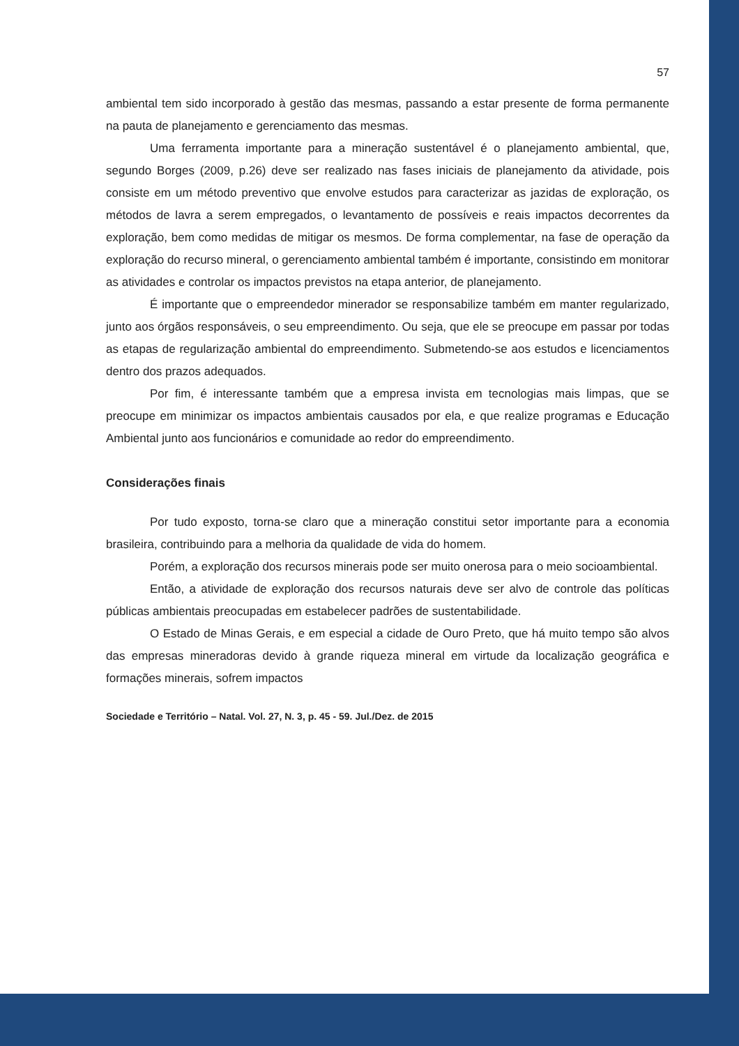57
ambiental tem sido incorporado à gestão das mesmas, passando a estar presente de forma permanente na pauta de planejamento e gerenciamento das mesmas.
Uma ferramenta importante para a mineração sustentável é o planejamento ambiental, que, segundo Borges (2009, p.26) deve ser realizado nas fases iniciais de planejamento da atividade, pois consiste em um método preventivo que envolve estudos para caracterizar as jazidas de exploração, os métodos de lavra a serem empregados, o levantamento de possíveis e reais impactos decorrentes da exploração, bem como medidas de mitigar os mesmos. De forma complementar, na fase de operação da exploração do recurso mineral, o gerenciamento ambiental também é importante, consistindo em monitorar as atividades e controlar os impactos previstos na etapa anterior, de planejamento.
É importante que o empreendedor minerador se responsabilize também em manter regularizado, junto aos órgãos responsáveis, o seu empreendimento. Ou seja, que ele se preocupe em passar por todas as etapas de regularização ambiental do empreendimento. Submetendo-se aos estudos e licenciamentos dentro dos prazos adequados.
Por fim, é interessante também que a empresa invista em tecnologias mais limpas, que se preocupe em minimizar os impactos ambientais causados por ela, e que realize programas e Educação Ambiental junto aos funcionários e comunidade ao redor do empreendimento.
Considerações finais
Por tudo exposto, torna-se claro que a mineração constitui setor importante para a economia brasileira, contribuindo para a melhoria da qualidade de vida do homem.
Porém, a exploração dos recursos minerais pode ser muito onerosa para o meio socioambiental.
Então, a atividade de exploração dos recursos naturais deve ser alvo de controle das políticas públicas ambientais preocupadas em estabelecer padrões de sustentabilidade.
O Estado de Minas Gerais, e em especial a cidade de Ouro Preto, que há muito tempo são alvos das empresas mineradoras devido à grande riqueza mineral em virtude da localização geográfica e formações minerais, sofrem impactos
Sociedade e Território – Natal. Vol. 27, N. 3, p. 45 - 59. Jul./Dez. de 2015